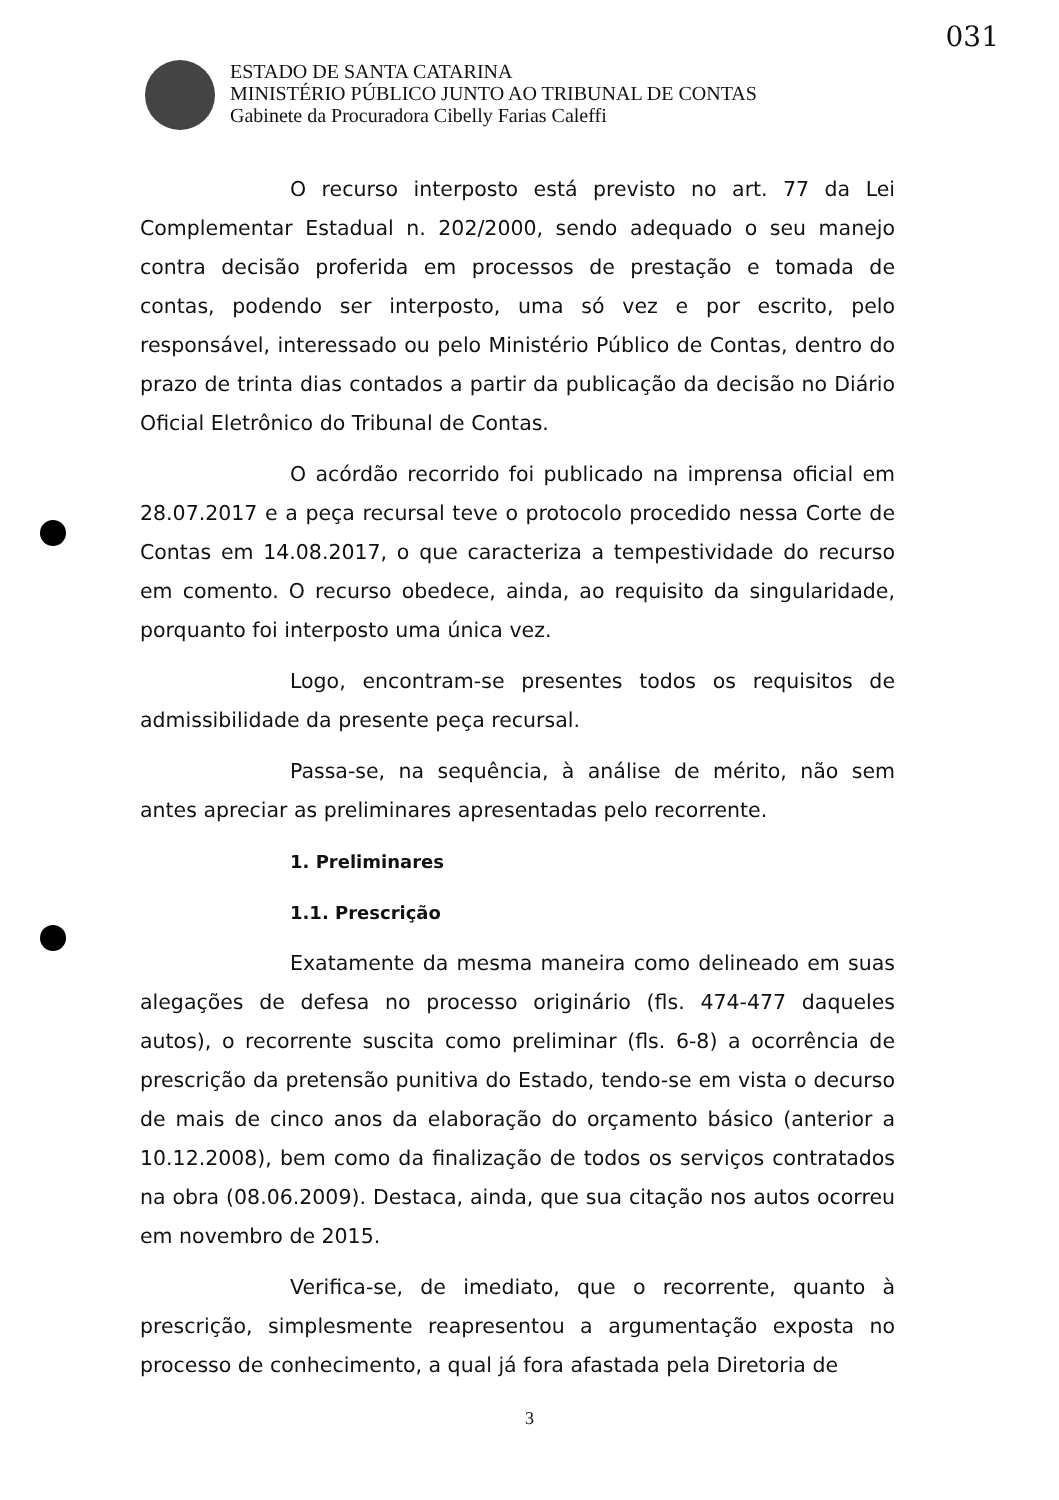031
ESTADO DE SANTA CATARINA
MINISTÉRIO PÚBLICO JUNTO AO TRIBUNAL DE CONTAS
Gabinete da Procuradora Cibelly Farias Caleffi
O recurso interposto está previsto no art. 77 da Lei Complementar Estadual n. 202/2000, sendo adequado o seu manejo contra decisão proferida em processos de prestação e tomada de contas, podendo ser interposto, uma só vez e por escrito, pelo responsável, interessado ou pelo Ministério Público de Contas, dentro do prazo de trinta dias contados a partir da publicação da decisão no Diário Oficial Eletrônico do Tribunal de Contas.
O acórdão recorrido foi publicado na imprensa oficial em 28.07.2017 e a peça recursal teve o protocolo procedido nessa Corte de Contas em 14.08.2017, o que caracteriza a tempestividade do recurso em comento. O recurso obedece, ainda, ao requisito da singularidade, porquanto foi interposto uma única vez.
Logo, encontram-se presentes todos os requisitos de admissibilidade da presente peça recursal.
Passa-se, na sequência, à análise de mérito, não sem antes apreciar as preliminares apresentadas pelo recorrente.
1. Preliminares
1.1. Prescrição
Exatamente da mesma maneira como delineado em suas alegações de defesa no processo originário (fls. 474-477 daqueles autos), o recorrente suscita como preliminar (fls. 6-8) a ocorrência de prescrição da pretensão punitiva do Estado, tendo-se em vista o decurso de mais de cinco anos da elaboração do orçamento básico (anterior a 10.12.2008), bem como da finalização de todos os serviços contratados na obra (08.06.2009). Destaca, ainda, que sua citação nos autos ocorreu em novembro de 2015.
Verifica-se, de imediato, que o recorrente, quanto à prescrição, simplesmente reapresentou a argumentação exposta no processo de conhecimento, a qual já fora afastada pela Diretoria de
3